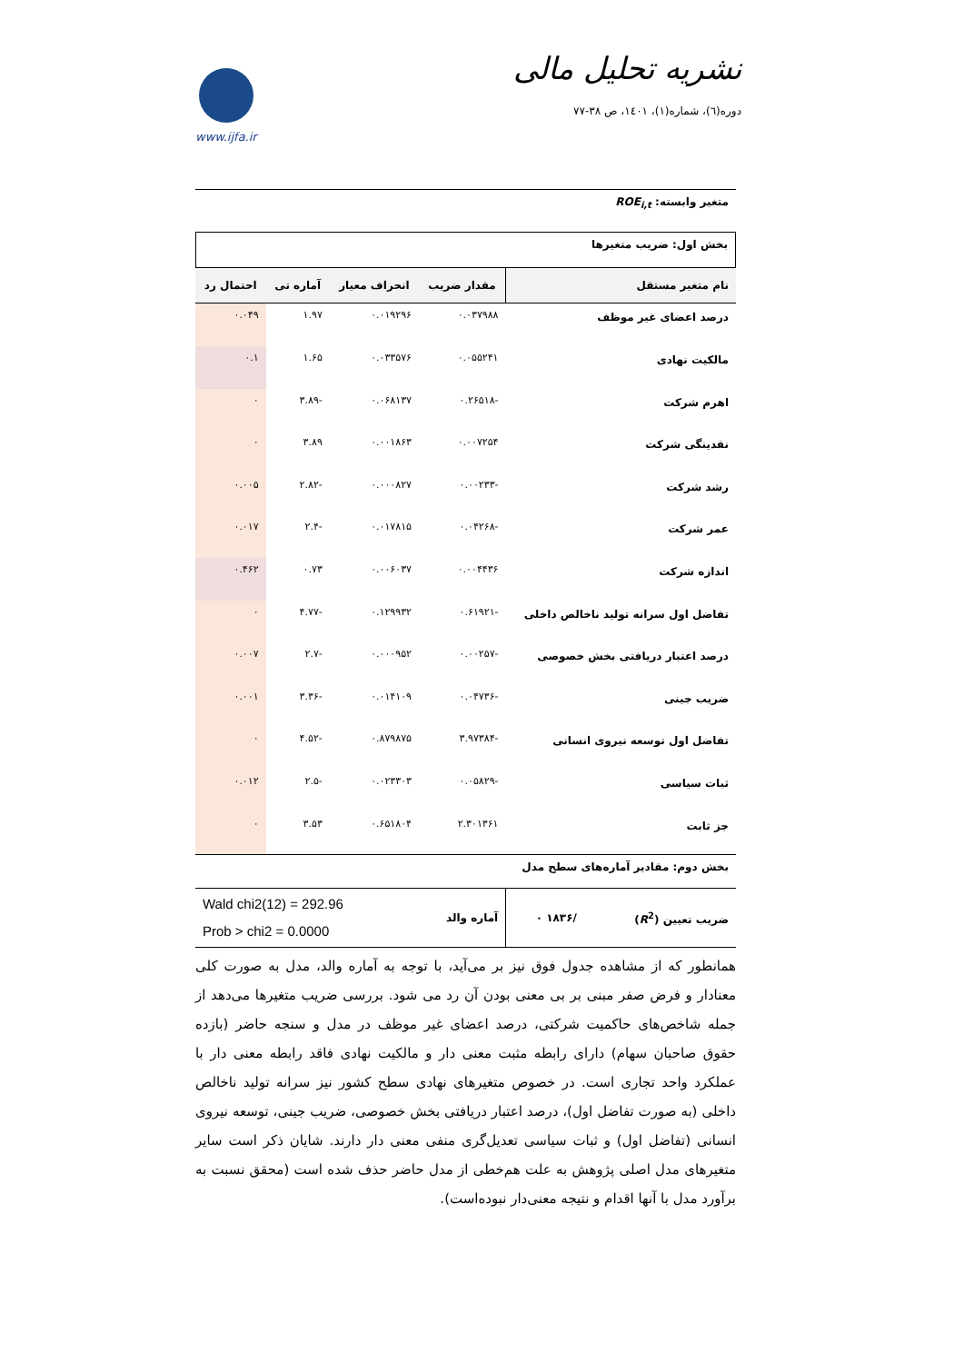نشریه تحلیل مالی
دوره(٦)، شماره(١)، ١٤٠١، ص ٣٨-٧٧
www.ijfa.ir
متغیر وابسته: ROE<sub>i,t</sub>
بخش اول: ضریب متغیرها
| نام متغیر مستقل | مقدار ضریب | انحراف معیار | آماره تی | احتمال رد |
| --- | --- | --- | --- | --- |
| درصد اعضای غیر موظف | ۰.۰۳۷۹۸۸ | ۰.۰۱۹۲۹۶ | ۱.۹۷ | ۰.۰۴۹ |
| مالکیت نهادی | ۰.۰۵۵۲۴۱ | ۰.۰۳۳۵۷۶ | ۱.۶۵ | ۰.۱ |
| اهرم شرکت | -۰.۲۶۵۱۸ | ۰.۰۶۸۱۳۷ | -۳.۸۹ | ۰ |
| نقدینگی شرکت | ۰.۰۰۷۲۵۴ | ۰.۰۰۱۸۶۳ | ۳.۸۹ | ۰ |
| رشد شرکت | -۰.۰۰۲۳۳ | ۰.۰۰۰۸۲۷ | -۲.۸۲ | ۰.۰۰۵ |
| عمر شرکت | -۰.۰۴۲۶۸ | ۰.۰۱۷۸۱۵ | -۲.۴ | ۰.۰۱۷ |
| اندازه شرکت | ۰.۰۰۴۴۳۶ | ۰.۰۰۶۰۳۷ | ۰.۷۳ | ۰.۴۶۲ |
| تفاضل اول سرانه تولید ناخالص داخلی | -۰.۶۱۹۲۱ | ۰.۱۲۹۹۳۲ | -۴.۷۷ | ۰ |
| درصد اعتبار دریافتی بخش خصوصی | -۰.۰۰۲۵۷ | ۰.۰۰۰۹۵۲ | -۲.۷ | ۰.۰۰۷ |
| ضریب جینی | -۰.۰۴۷۳۶ | ۰.۰۱۴۱۰۹ | -۳.۳۶ | ۰.۰۰۱ |
| تفاضل اول توسعه نیروی انسانی | -۳.۹۷۳۸۴ | ۰.۸۷۹۸۷۵ | -۴.۵۲ | ۰ |
| ثبات سیاسی | -۰.۰۵۸۲۹ | ۰.۰۲۳۳۰۳ | -۲.۵ | ۰.۰۱۲ |
| جز ثابت | ۲.۳۰۱۳۶۱ | ۰.۶۵۱۸۰۴ | ۳.۵۳ | ۰ |
بخش دوم: مقادیر آماره‌های سطح مدل
| ضریب تعیین ( R<sup>2</sup>) | /۱۸۳۶ ۰ | آماره والد | Wald chi2(12) = 292.96 Prob > chi2 = 0.0000 |
همانطور که از مشاهده جدول فوق نیز بر می‌آید، با توجه به آماره والد، مدل به صورت کلی معنادار و فرض صفر مبنی بر بی معنی بودن آن رد می شود. بررسی ضریب متغیرها می‌دهد از جمله شاخص‌های حاکمیت شرکتی، درصد اعضای غیر موظف در مدل و سنجه حاضر (بازده حقوق صاحبان سهام) دارای رابطه مثبت معنی دار و مالکیت نهادی فاقد رابطه معنی دار با عملکرد واحد تجاری است. در خصوص متغیرهای نهادی سطح کشور نیز سرانه تولید ناخالص داخلی (به صورت تفاضل اول)، درصد اعتبار دریافتی بخش خصوصی، ضریب جینی، توسعه نیروی انسانی (تفاضل اول) و ثبات سیاسی تعدیل‌گری منفی معنی دار دارند. شایان ذکر است سایر متغیرهای مدل اصلی پژوهش به علت هم‌خطی از مدل حاضر حذف شده است (محقق نسبت به برآورد مدل با آنها اقدام و نتیجه معنی‌دار نبوده‌است).